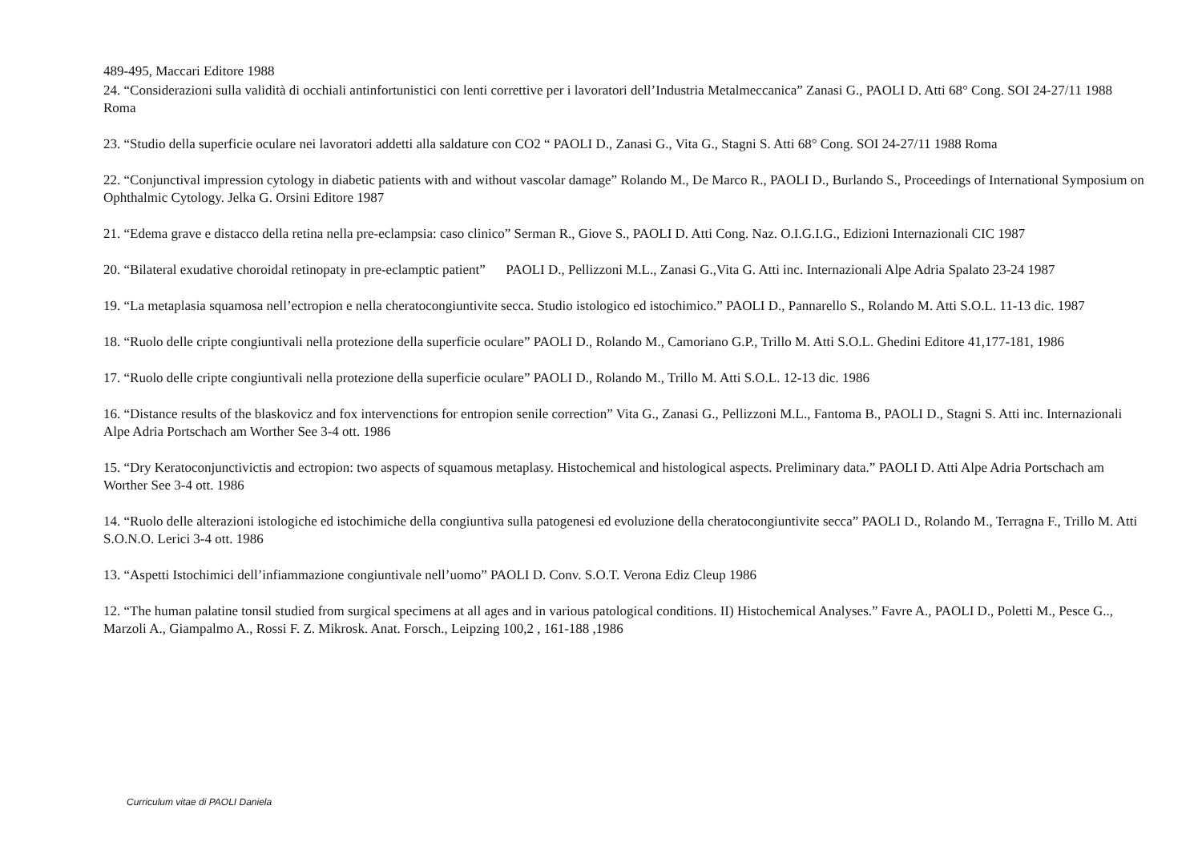489-495, Maccari Editore 1988
24. “Considerazioni sulla validità di occhiali antinfortunistici con lenti correttive per i lavoratori dell’Industria Metalmeccanica” Zanasi G., PAOLI D. Atti 68° Cong. SOI 24-27/11 1988 Roma
23. “Studio della superficie oculare nei lavoratori addetti alla saldature con CO2 “ PAOLI D., Zanasi G., Vita G., Stagni S. Atti 68° Cong. SOI 24-27/11 1988 Roma
22. “Conjunctival impression cytology in diabetic patients with and without vascolar damage” Rolando M., De Marco R., PAOLI D., Burlando S., Proceedings of International Symposium on Ophthalmic Cytology. Jelka G. Orsini Editore 1987
21. “Edema grave e distacco della retina nella pre-eclampsia: caso clinico” Serman R., Giove S., PAOLI D. Atti Cong. Naz. O.I.G.I.G., Edizioni Internazionali CIC 1987
20. “Bilateral exudative choroidal retinopaty in pre-eclamptic patient” PAOLI D., Pellizzoni M.L., Zanasi G.,Vita G. Atti inc. Internazionali Alpe Adria Spalato 23-24 1987
19. “La metaplasia squamosa nell’ectropion e nella cheratocongiuntivite secca. Studio istologico ed istochimico.” PAOLI D., Pannarello S., Rolando M. Atti S.O.L. 11-13 dic. 1987
18. “Ruolo delle cripte congiuntivali nella protezione della superficie oculare” PAOLI D., Rolando M., Camoriano G.P., Trillo M. Atti S.O.L. Ghedini Editore 41,177-181, 1986
17. “Ruolo delle cripte congiuntivali nella protezione della superficie oculare” PAOLI D., Rolando M., Trillo M. Atti S.O.L. 12-13 dic. 1986
16. “Distance results of the blaskovicz and fox intervenctions for entropion senile correction” Vita G., Zanasi G., Pellizzoni M.L., Fantoma B., PAOLI D., Stagni S. Atti inc. Internazionali Alpe Adria Portschach am Worther See 3-4 ott. 1986
15. “Dry Keratoconjunctivictis and ectropion: two aspects of squamous metaplasy. Histochemical and histological aspects. Preliminary data.” PAOLI D. Atti Alpe Adria Portschach am Worther See 3-4 ott. 1986
14. “Ruolo delle alterazioni istologiche ed istochimiche della congiuntiva sulla patogenesi ed evoluzione della cheratocongiuntivite secca” PAOLI D., Rolando M., Terragna F., Trillo M. Atti S.O.N.O. Lerici 3-4 ott. 1986
13. “Aspetti Istochimici dell’infiammazione congiuntivale nell’uomo” PAOLI D. Conv. S.O.T. Verona Ediz Cleup 1986
12. “The human palatine tonsil studied from surgical specimens at all ages and in various patological conditions. II) Histochemical Analyses.” Favre A., PAOLI D., Poletti M., Pesce G.., Marzoli A., Giampalmo A., Rossi F. Z. Mikrosk. Anat. Forsch., Leipzing 100,2 , 161-188 ,1986
Curriculum vitae di PAOLI Daniela